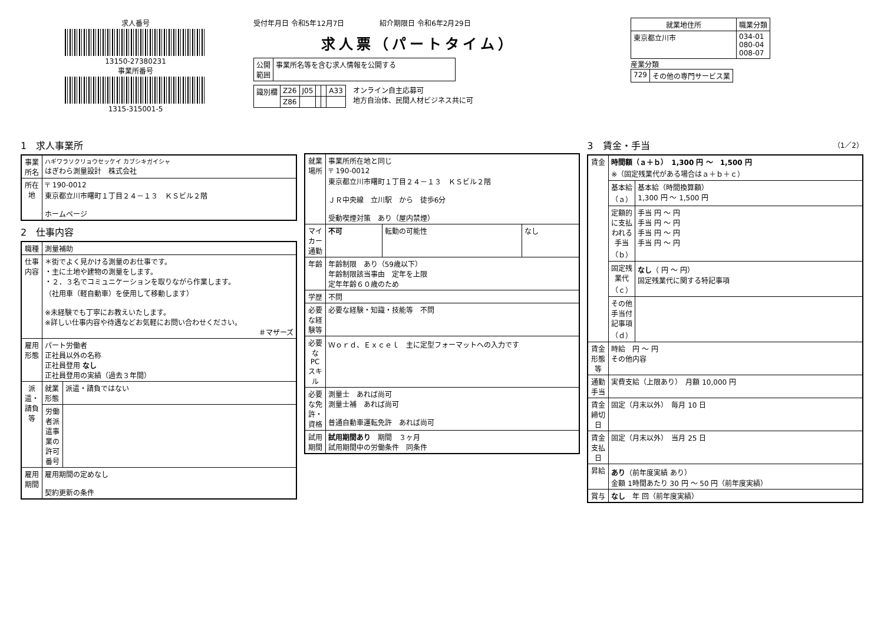求人番号
13150-27380231
事業所番号
1315-315001-5
受付年月日 令和5年12月7日　　　　　紹介期限日 令和6年2月29日
求人票（パートタイム）
| 公開 範囲 | 事業所名等を含む求人情報を公開する |
| 識別欄 | Z26 | J05 | | | A33 |
| | Z86 | | | | |
オンライン自主応募可
地方自治体、民間人材ビジネス共に可
| 就業地住所 | 職業分類 |
| --- | --- |
| 東京都立川市 | 034-01 080-04 008-07 |
産業分類
| 729 | その他の専門サービス業 |
1　求人事業所
| 事業所名 | ハギワラソクリョウセッケイ カブシキガイシャ はぎわら測量設計 株式会社 |
| 所在地 | 〒 190-0012 東京都立川市曙町１丁目２４－１３ ＫＳビル２階 ホームページ |
2　仕事内容
| 職種 | 測量補助 | |
| 仕事内容 | ＊街でよく見かける測量のお仕事です。 ・主に土地や建物の測量をします。 ・２．３名でコミュニケーションを取りながら作業します。 （社用車（軽自動車）を使用して移動します） ※未経験でも丁寧にお教えいたします。 ※詳しい仕事内容や待遇などお気軽にお問い合わせください。 ＃マザーズ | |
| 雇用形態 | パート労働者 正社員以外の名称 正社員登用 なし 正社員登用の実績（過去３年間） | |
| 派遣・請負等 | 就業形態 | 派遣・請負ではない |
| | 労働者派遣事業の許可番号 | |
| 雇用期間 | 雇用期間の定めなし 契約更新の条件 | |
| 就業場所 | 事業所所在地と同じ 〒 190-0012 東京都立川市曙町１丁目２４－１３ ＫＳビル２階 ＪＲ中央線 立川駅 から 徒歩6分 受動喫煙対策 あり（屋内禁煙） | | |
| マイカー通勤 | 不可 | 転勤の可能性 | なし |
| 年齢 | 年齢制限 あり（59歳以下） 年齢制限該当事由 定年を上限 定年年齢６０歳のため | | |
| 学歴 | 不問 | | |
| 必要な経験等 | 必要な経験・知識・技能等 不問 | | |
| 必要なPCスキル | Ｗｏｒｄ、Ｅｘｃｅｌ 主に定型フォーマットへの入力です | | |
| 必要な免許・資格 | 測量士 あれば尚可 測量士補 あれば尚可 普通自動車運転免許 あれば尚可 | | |
| 試用期間 | 試用期間あり 期間 ３ヶ月 試用期間中の労働条件 同条件 | | |
3　賃金・手当　（1／2）
| 賃金 | 時間額（ａ＋ｂ） 1,300 円 ～ 1,500 円 ※（固定残業代がある場合はａ＋ｂ＋ｃ） | |
| | 基本給（ａ） | 基本給（時間換算額） 1,300 円 ～ 1,500 円 |
| | 定額的に支払われる手当（ｂ） | 手当 円 ～ 円 手当 円 ～ 円 手当 円 ～ 円 手当 円 ～ 円 |
| | 固定残業代（ｃ） | なし （ 円 ～ 円） 固定残業代に関する特記事項 |
| | その他手当付記事項（ｄ） | |
| 賃金形態等 | 時給 円 ～ 円 その他内容 | |
| 通勤手当 | 実費支給（上限あり） 月額 10,000 円 | |
| 賃金締切日 | 固定（月末以外） 毎月 10 日 | |
| 賃金支払日 | 固定（月末以外） 当月 25 日 | |
| 昇給 | あり （前年度実績 あり） 金額 1時間あたり 30 円 ～ 50 円（前年度実績） | |
| 賞与 | なし 年 回（前年度実績） | |